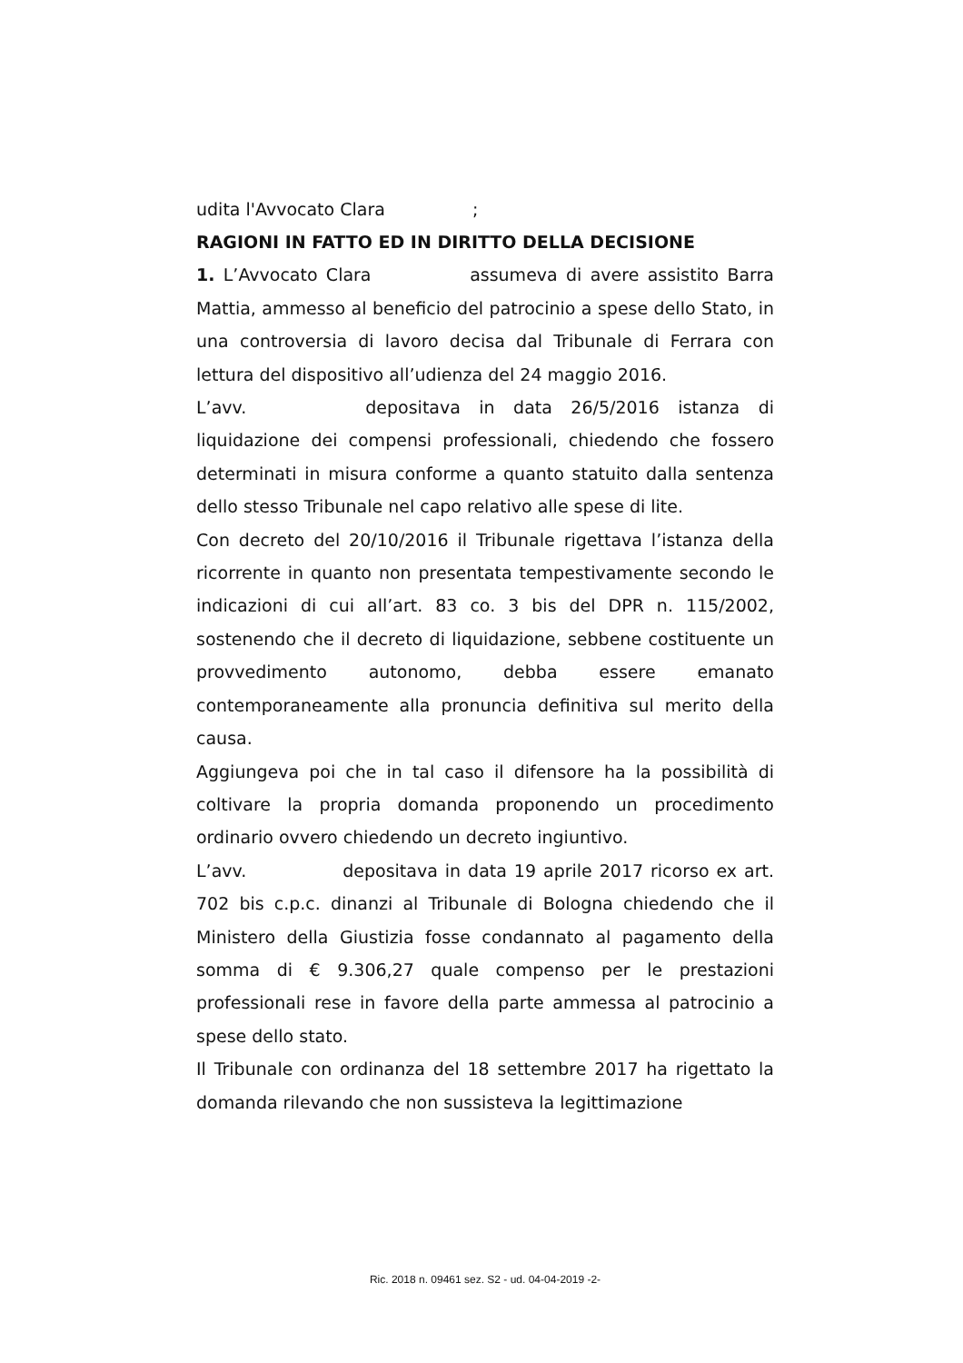udita l'Avvocato Clara ;
RAGIONI IN FATTO ED IN DIRITTO DELLA DECISIONE
1. L’Avvocato Clara assumeva di avere assistito Barra Mattia, ammesso al beneficio del patrocinio a spese dello Stato, in una controversia di lavoro decisa dal Tribunale di Ferrara con lettura del dispositivo all’udienza del 24 maggio 2016.
L’avv. depositava in data 26/5/2016 istanza di liquidazione dei compensi professionali, chiedendo che fossero determinati in misura conforme a quanto statuito dalla sentenza dello stesso Tribunale nel capo relativo alle spese di lite.
Con decreto del 20/10/2016 il Tribunale rigettava l’istanza della ricorrente in quanto non presentata tempestivamente secondo le indicazioni di cui all’art. 83 co. 3 bis del DPR n. 115/2002, sostenendo che il decreto di liquidazione, sebbene costituente un provvedimento autonomo, debba essere emanato contemporaneamente alla pronuncia definitiva sul merito della causa.
Aggiungeva poi che in tal caso il difensore ha la possibilità di coltivare la propria domanda proponendo un procedimento ordinario ovvero chiedendo un decreto ingiuntivo.
L’avv. depositava in data 19 aprile 2017 ricorso ex art. 702 bis c.p.c. dinanzi al Tribunale di Bologna chiedendo che il Ministero della Giustizia fosse condannato al pagamento della somma di € 9.306,27 quale compenso per le prestazioni professionali rese in favore della parte ammessa al patrocinio a spese dello stato.
Il Tribunale con ordinanza del 18 settembre 2017 ha rigettato la domanda rilevando che non sussisteva la legittimazione
Ric. 2018 n. 09461 sez. S2 - ud. 04-04-2019 -2-